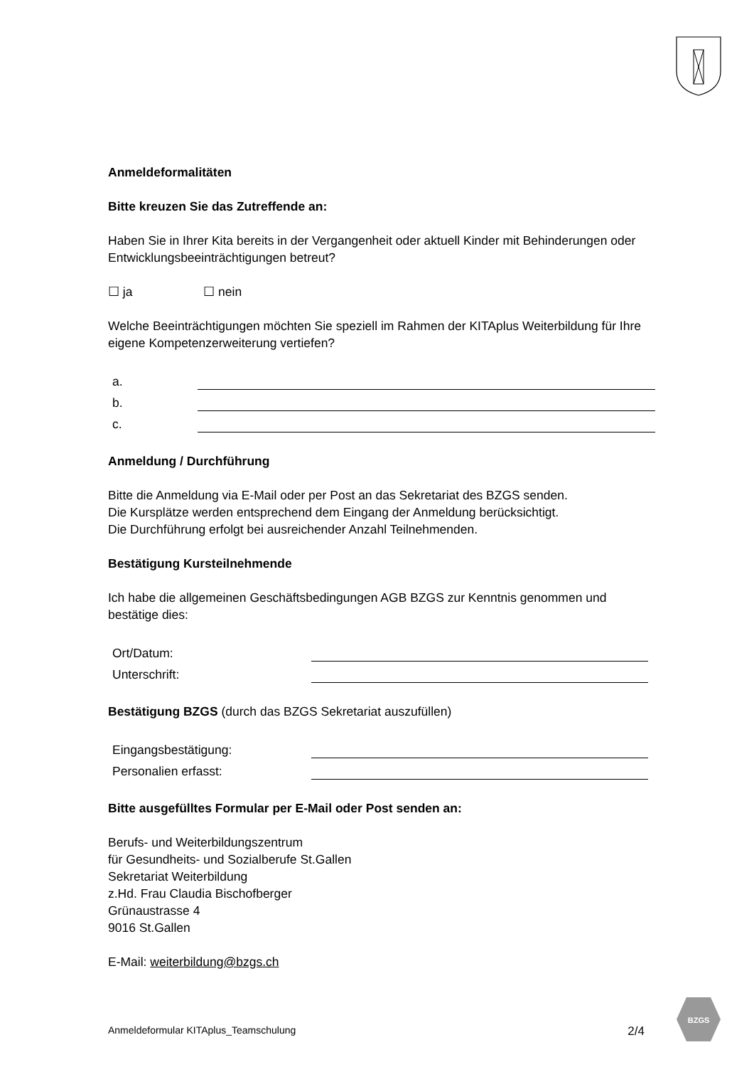Anmeldeformalitäten
Bitte kreuzen Sie das Zutreffende an:
Haben Sie in Ihrer Kita bereits in der Vergangenheit oder aktuell Kinder mit Behinderungen oder Entwicklungsbeeinträchtigungen betreut?
☐ ja ☐ nein
Welche Beeinträchtigungen möchten Sie speziell im Rahmen der KITAplus Weiterbildung für Ihre eigene Kompetenzerweiterung vertiefen?
a.
b.
c.
Anmeldung / Durchführung
Bitte die Anmeldung via E-Mail oder per Post an das Sekretariat des BZGS senden.
Die Kursplätze werden entsprechend dem Eingang der Anmeldung berücksichtigt.
Die Durchführung erfolgt bei ausreichender Anzahl Teilnehmenden.
Bestätigung Kursteilnehmende
Ich habe die allgemeinen Geschäftsbedingungen AGB BZGS zur Kenntnis genommen und bestätige dies:
Ort/Datum:
Unterschrift:
Bestätigung BZGS (durch das BZGS Sekretariat auszufüllen)
Eingangsbestätigung:
Personalien erfasst:
Bitte ausgefülltes Formular per E-Mail oder Post senden an:
Berufs- und Weiterbildungszentrum
für Gesundheits- und Sozialberufe St.Gallen
Sekretariat Weiterbildung
z.Hd. Frau Claudia Bischofberger
Grünaustrasse 4
9016 St.Gallen
E-Mail: weiterbildung@bzgs.ch
Anmeldeformular KITAplus_Teamschulung 2/4
BZGS